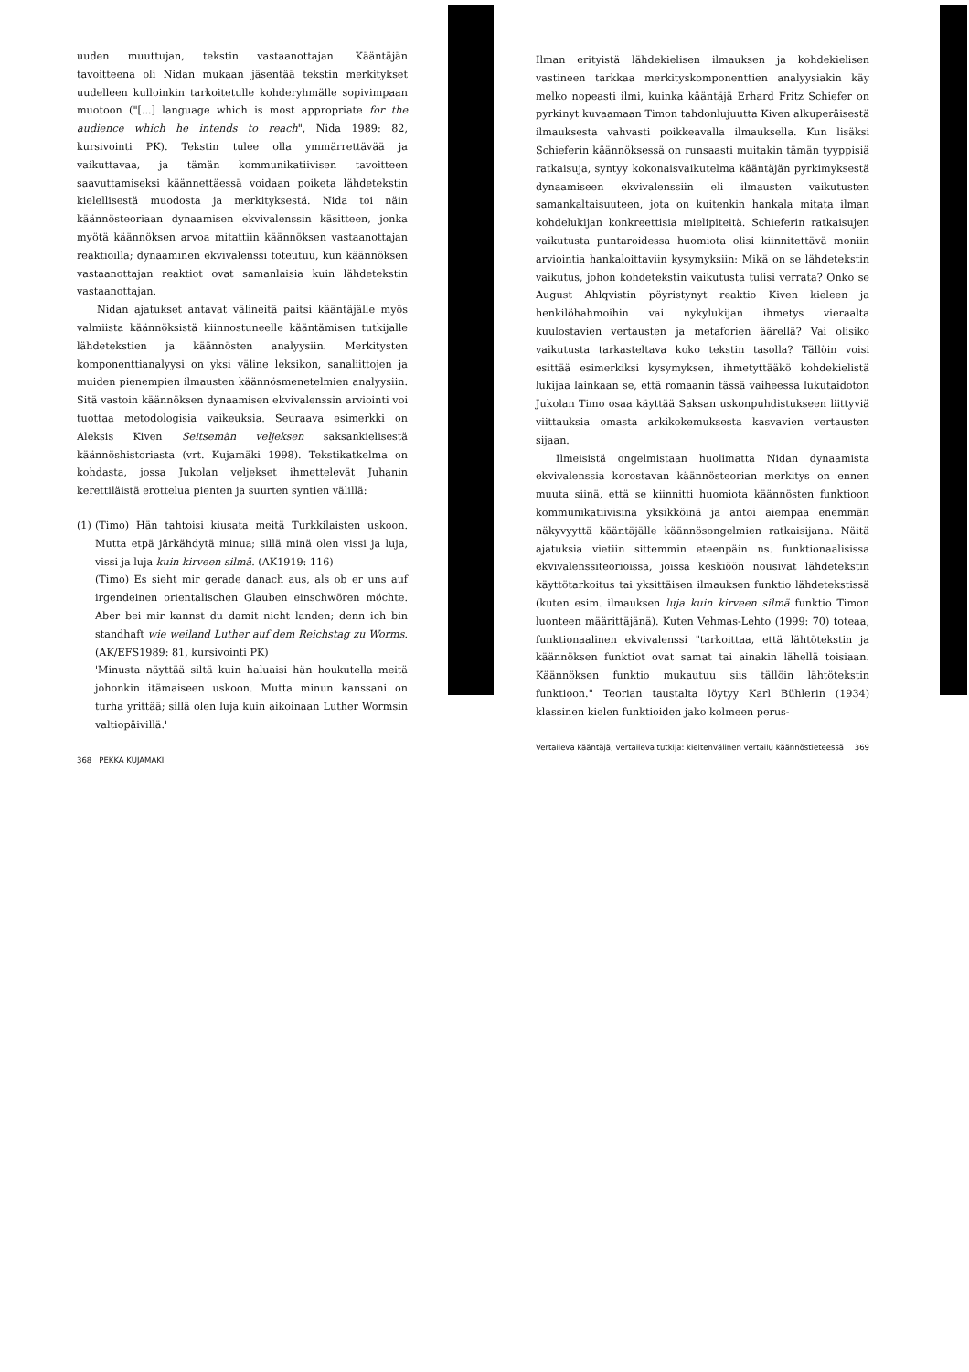uuden muuttujan, tekstin vastaanottajan. Kääntäjän tavoitteena oli Nidan mukaan jäsentää tekstin merkitykset uudelleen kulloinkin tarkoitetulle kohderyhmälle sopivimpaan muotoon ("[...] language which is most appropriate for the audience which he intends to reach", Nida 1989: 82, kursivointi PK). Tekstin tulee olla ymmärrettävää ja vaikuttavaa, ja tämän kommunikatiivisen tavoitteen saavuttamiseksi käännettäessä voidaan poiketa lähdetekstin kielellisestä muodosta ja merkityksestä. Nida toi näin käännösteoriaan dynaamisen ekvivalenssin käsitteen, jonka myötä käännöksen arvoa mitattiin käännöksen vastaanottajan reaktioilla; dynaaminen ekvivalenssi toteutuu, kun käännöksen vastaanottajan reaktiot ovat samanlaisia kuin lähdetekstin vastaanottajan.
Nidan ajatukset antavat välineitä paitsi kääntäjälle myös valmiista käännöksistä kiinnostuneelle kääntämisen tutkijalle lähdetekstien ja käännösten analyysiin. Merkitysten komponenttianalyysi on yksi väline leksikon, sanaliittojen ja muiden pienempien ilmausten käännösmenetelmien analyysiin. Sitä vastoin käännöksen dynaamisen ekvivalenssin arviointi voi tuottaa metodologisia vaikeuksia. Seuraava esimerkki on Aleksis Kiven Seitsemän veljeksen saksankielisestä käännöshistoriasta (vrt. Kujamäki 1998). Tekstikatkelma on kohdasta, jossa Jukolan veljekset ihmettelevät Juhanin kerettiläistä erottelua pienten ja suurten syntien välillä:
(1)
(Timo) Hän tahtoisi kiusata meitä Turkkilaisten uskoon. Mutta etpä järkähdytä minua; sillä minä olen vissi ja luja, vissi ja luja kuin kirveen silmä. (AK1919: 116)
(Timo) Es sieht mir gerade danach aus, als ob er uns auf irgendeinen orientalischen Glauben einschwören möchte. Aber bei mir kannst du damit nicht landen; denn ich bin standhaft wie weiland Luther auf dem Reichstag zu Worms. (AK/EFS1989: 81, kursivointi PK)
'Minusta näyttää siltä kuin haluaisi hän houkutella meitä johonkin itämaiseen uskoon. Mutta minun kanssani on turha yrittää; sillä olen luja kuin aikoinaan Luther Wormsin valtiopäivillä.'
368 PEKKA KUJAMÄKI
Ilman erityistä lähdekielisen ilmauksen ja kohdekielisen vastineen tarkkaa merkityskomponenttien analyysiakin käy melko nopeasti ilmi, kuinka kääntäjä Erhard Fritz Schiefer on pyrkinyt kuvaamaan Timon tahdonlujuutta Kiven alkuperäisestä ilmauksesta vahvasti poikkeavalla ilmauksella. Kun lisäksi Schieferin käännöksessä on runsaasti muitakin tämän tyyppisiä ratkaisuja, syntyy kokonaisvaikutelma kääntäjän pyrkimyksestä dynaamiseen ekvivalenssiin eli ilmausten vaikutusten samankaltaisuuteen, jota on kuitenkin hankala mitata ilman kohdelukijan konkreettisia mielipiteitä. Schieferin ratkaisujen vaikutusta puntaroidessa huomiota olisi kiinnitettävä moniin arviointia hankaloittaviin kysymyksiin: Mikä on se lähdetekstin vaikutus, johon kohdetekstin vaikutusta tulisi verrata? Onko se August Ahlqvistin pöyristynyt reaktio Kiven kieleen ja henkilöhahmoihin vai nykylukijan ihmetys vieraalta kuulostavien vertausten ja metaforien äärellä? Vai olisiko vaikutusta tarkasteltava koko tekstin tasolla? Tällöin voisi esittää esimerkiksi kysymyksen, ihmetyttääkö kohdekielistä lukijaa lainkaan se, että romaanin tässä vaiheessa lukutaidoton Jukolan Timo osaa käyttää Saksan uskonpuhdistukseen liittyviä viittauksia omasta arkikokemuksesta kasvavien vertausten sijaan.
Ilmeisistä ongelmistaan huolimatta Nidan dynaamista ekvivalenssia korostavan käännösteorian merkitys on ennen muuta siinä, että se kiinnitti huomiota käännösten funktioon kommunikatiivisina yksikköinä ja antoi aiempaa enemmän näkyvyyttä kääntäjälle käännösongelmien ratkaisijana. Näitä ajatuksia vietiin sittemmin eteenpäin ns. funktionaalisissa ekvivalenssiteorioissa, joissa keskiöön nousivat lähdetekstin käyttötarkoitus tai yksittäisen ilmauksen funktio lähdetekstissä (kuten esim. ilmauksen luja kuin kirveen silmä funktio Timon luonteen määrittäjänä). Kuten Vehmas-Lehto (1999: 70) toteaa, funktionaalinen ekvivalenssi "tarkoittaa, että lähtötekstin ja käännöksen funktiot ovat samat tai ainakin lähellä toisiaan. Käännöksen funktio mukautuu siis tällöin lähtötekstin funktioon." Teorian taustalta löytyy Karl Bühlerin (1934) klassinen kielen funktioiden jako kolmeen perus-
Vertaileva kääntäjä, vertaileva tutkija: kieltenvälinen vertailu käännöstieteessä 369